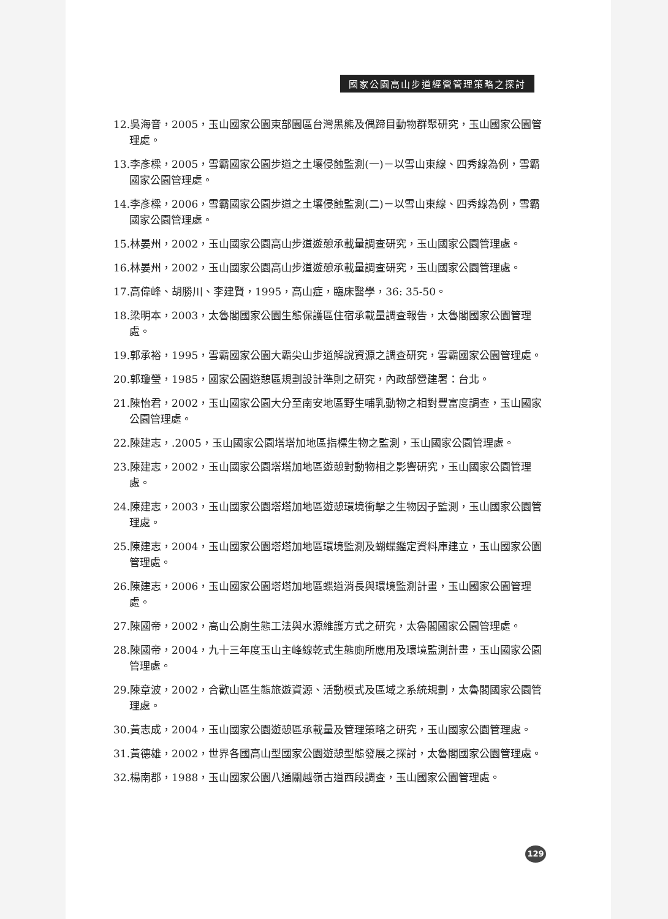國家公園高山步道經營管理策略之探討
12.吳海音，2005，玉山國家公園東部園區台灣黑熊及偶蹄目動物群聚研究，玉山國家公園管理處。
13.李彥樑，2005，雪霸國家公園步道之土壤侵蝕監測(一)－以雪山東線、四秀線為例，雪霸國家公園管理處。
14.李彥樑，2006，雪霸國家公園步道之土壤侵蝕監測(二)－以雪山東線、四秀線為例，雪霸國家公園管理處。
15.林晏州，2002，玉山國家公園高山步道遊憩承載量調查研究，玉山國家公園管理處。
16.林晏州，2002，玉山國家公園高山步道遊憩承載量調查研究，玉山國家公園管理處。
17.高偉峰、胡勝川、李建賢，1995，高山症，臨床醫學，36: 35-50。
18.梁明本，2003，太魯閣國家公園生態保護區住宿承載量調查報告，太魯閣國家公園管理處。
19.郭承裕，1995，雪霸國家公園大霸尖山步道解說資源之調查研究，雪霸國家公園管理處。
20.郭瓊瑩，1985，國家公園遊憩區規劃設計準則之研究，內政部營建署：台北。
21.陳怡君，2002，玉山國家公園大分至南安地區野生哺乳動物之相對豐富度調查，玉山國家公園管理處。
22.陳建志，.2005，玉山國家公園塔塔加地區指標生物之監測，玉山國家公園管理處。
23.陳建志，2002，玉山國家公園塔塔加地區遊憩對動物相之影響研究，玉山國家公園管理處。
24.陳建志，2003，玉山國家公園塔塔加地區遊憩環境衝擊之生物因子監測，玉山國家公園管理處。
25.陳建志，2004，玉山國家公園塔塔加地區環境監測及蝴蝶鑑定資料庫建立，玉山國家公園管理處。
26.陳建志，2006，玉山國家公園塔塔加地區蝶道消長與環境監測計畫，玉山國家公園管理處。
27.陳國帝，2002，高山公廁生態工法與水源維護方式之研究，太魯閣國家公園管理處。
28.陳國帝，2004，九十三年度玉山主峰線乾式生態廁所應用及環境監測計畫，玉山國家公園管理處。
29.陳章波，2002，合歡山區生態旅遊資源、活動模式及區域之系統規劃，太魯閣國家公園管理處。
30.黃志成，2004，玉山國家公園遊憩區承載量及管理策略之研究，玉山國家公園管理處。
31.黃德雄，2002，世界各國高山型國家公園遊憩型態發展之探討，太魯閣國家公園管理處。
32.楊南郡，1988，玉山國家公園八通關越嶺古道西段調查，玉山國家公園管理處。
129